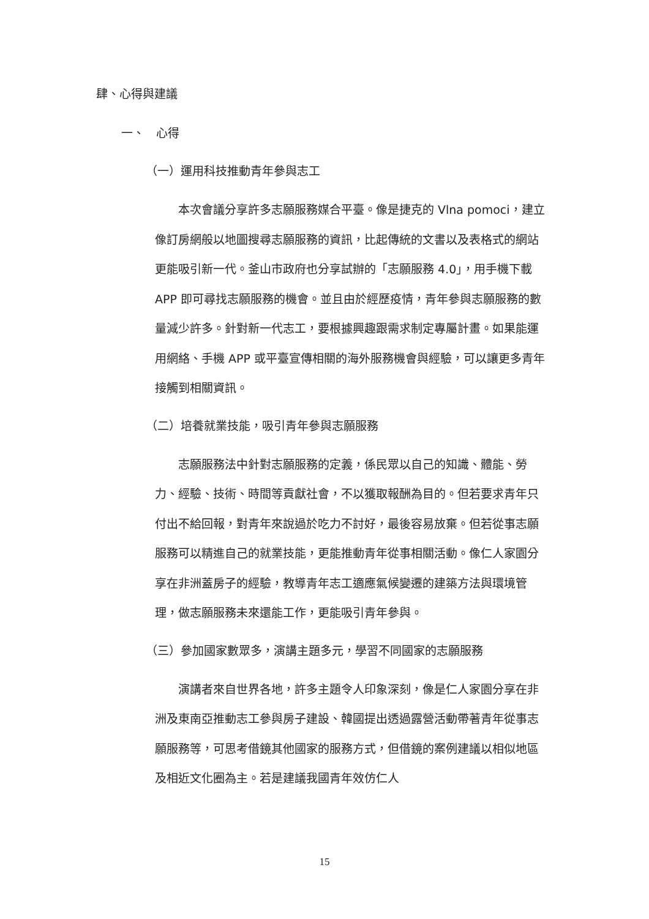肆、心得與建議
一、　心得
（一）運用科技推動青年參與志工
本次會議分享許多志願服務媒合平臺。像是捷克的 Vlna pomoci，建立像訂房網般以地圖搜尋志願服務的資訊，比起傳統的文書以及表格式的網站更能吸引新一代。釜山市政府也分享試辦的「志願服務 4.0」，用手機下載 APP 即可尋找志願服務的機會。並且由於經歷疫情，青年參與志願服務的數量減少許多。針對新一代志工，要根據興趣跟需求制定專屬計畫。如果能運用網絡、手機 APP 或平臺宣傳相關的海外服務機會與經驗，可以讓更多青年接觸到相關資訊。
（二）培養就業技能，吸引青年參與志願服務
志願服務法中針對志願服務的定義，係民眾以自己的知識、體能、勞力、經驗、技術、時間等貢獻社會，不以獲取報酬為目的。但若要求青年只付出不給回報，對青年來說過於吃力不討好，最後容易放棄。但若從事志願服務可以精進自己的就業技能，更能推動青年從事相關活動。像仁人家園分享在非洲蓋房子的經驗，教導青年志工適應氣候變遷的建築方法與環境管理，做志願服務未來還能工作，更能吸引青年參與。
（三）參加國家數眾多，演講主題多元，學習不同國家的志願服務
演講者來自世界各地，許多主題令人印象深刻，像是仁人家園分享在非洲及東南亞推動志工參與房子建設、韓國提出透過露營活動帶著青年從事志願服務等，可思考借鏡其他國家的服務方式，但借鏡的案例建議以相似地區及相近文化圈為主。若是建議我國青年效仿仁人
15